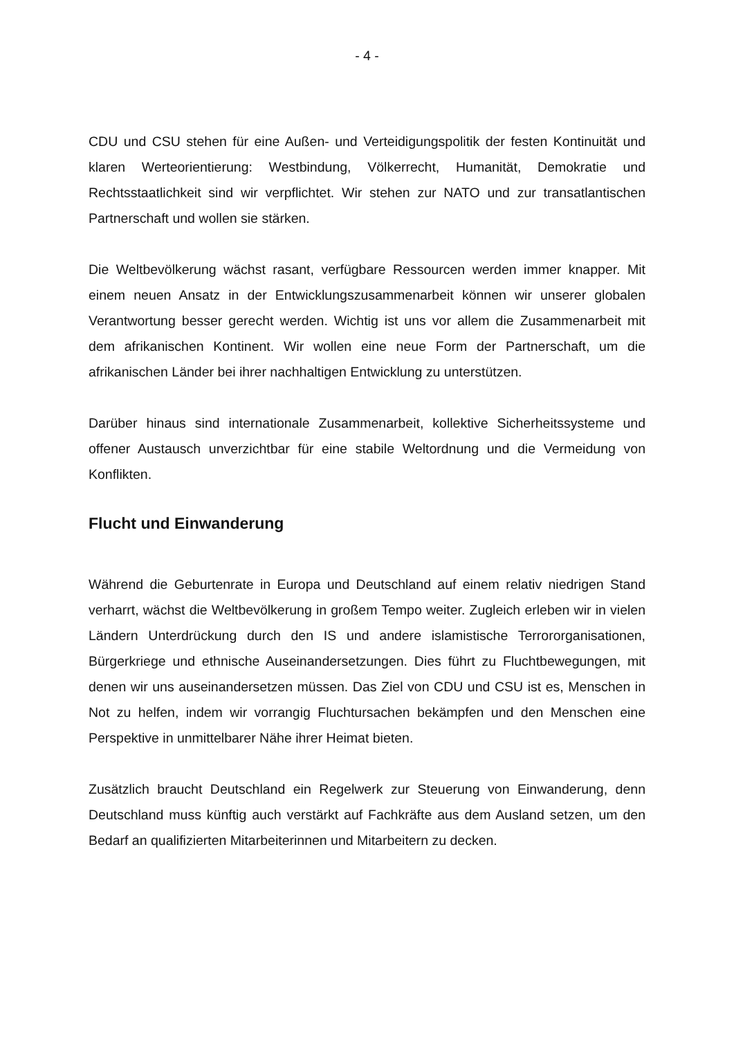- 4 -
CDU und CSU stehen für eine Außen- und Verteidigungspolitik der festen Kontinuität und klaren Werteorientierung: Westbindung, Völkerrecht, Humanität, Demokratie und Rechtsstaatlichkeit sind wir verpflichtet. Wir stehen zur NATO und zur transatlantischen Partnerschaft und wollen sie stärken.
Die Weltbevölkerung wächst rasant, verfügbare Ressourcen werden immer knapper. Mit einem neuen Ansatz in der Entwicklungszusammenarbeit können wir unserer globalen Verantwortung besser gerecht werden. Wichtig ist uns vor allem die Zusammenarbeit mit dem afrikanischen Kontinent. Wir wollen eine neue Form der Partnerschaft, um die afrikanischen Länder bei ihrer nachhaltigen Entwicklung zu unterstützen.
Darüber hinaus sind internationale Zusammenarbeit, kollektive Sicherheitssysteme und offener Austausch unverzichtbar für eine stabile Weltordnung und die Vermeidung von Konflikten.
Flucht und Einwanderung
Während die Geburtenrate in Europa und Deutschland auf einem relativ niedrigen Stand verharrt, wächst die Weltbevölkerung in großem Tempo weiter. Zugleich erleben wir in vielen Ländern Unterdrückung durch den IS und andere islamistische Terrororganisationen, Bürgerkriege und ethnische Auseinandersetzungen. Dies führt zu Fluchtbewegungen, mit denen wir uns auseinandersetzen müssen. Das Ziel von CDU und CSU ist es, Menschen in Not zu helfen, indem wir vorrangig Fluchtursachen bekämpfen und den Menschen eine Perspektive in unmittelbarer Nähe ihrer Heimat bieten.
Zusätzlich braucht Deutschland ein Regelwerk zur Steuerung von Einwanderung, denn Deutschland muss künftig auch verstärkt auf Fachkräfte aus dem Ausland setzen, um den Bedarf an qualifizierten Mitarbeiterinnen und Mitarbeitern zu decken.